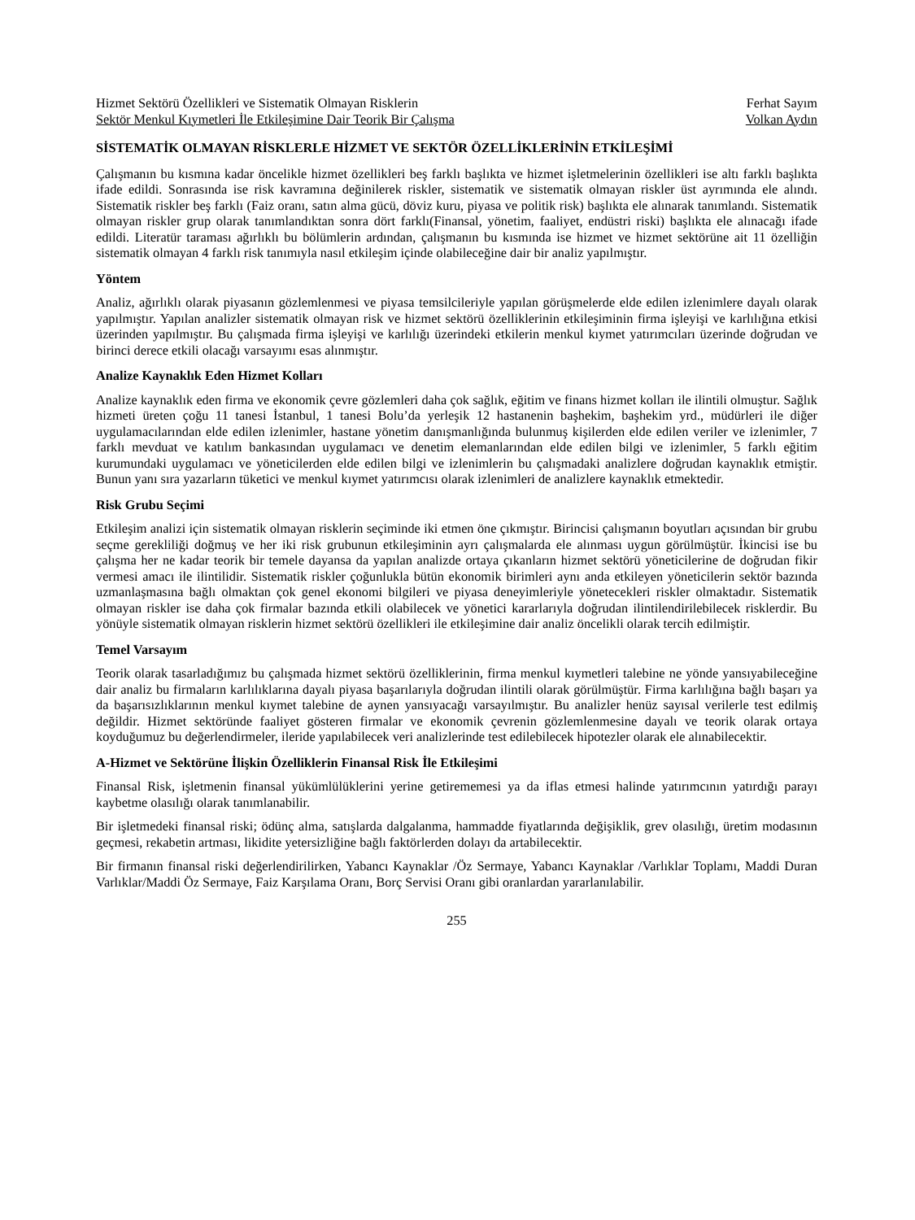Hizmet Sektörü Özellikleri ve Sistematik Olmayan Risklerin Ferhat Sayım
Sektör Menkul Kıymetleri İle Etkileşimine Dair Teorik Bir Çalışma Volkan Aydın
SİSTEMATİK OLMAYAN RİSKLERLE HİZMET VE SEKTÖR ÖZELLİKLERİNİN ETKİLEŞİMİ
Çalışmanın bu kısmına kadar öncelikle hizmet özellikleri beş farklı başlıkta ve hizmet işletmelerinin özellikleri ise altı farklı başlıkta ifade edildi. Sonrasında ise risk kavramına değinilerek riskler, sistematik ve sistematik olmayan riskler üst ayrımında ele alındı. Sistematik riskler beş farklı (Faiz oranı, satın alma gücü, döviz kuru, piyasa ve politik risk) başlıkta ele alınarak tanımlandı. Sistematik olmayan riskler grup olarak tanımlandıktan sonra dört farklı(Finansal, yönetim, faaliyet, endüstri riski) başlıkta ele alınacağı ifade edildi. Literatür taraması ağırlıklı bu bölümlerin ardından, çalışmanın bu kısmında ise hizmet ve hizmet sektörüne ait 11 özelliğin sistematik olmayan 4 farklı risk tanımıyla nasıl etkileşim içinde olabileceğine dair bir analiz yapılmıştır.
Yöntem
Analiz, ağırlıklı olarak piyasanın gözlemlenmesi ve piyasa temsilcileriyle yapılan görüşmelerde elde edilen izlenimlere dayalı olarak yapılmıştır. Yapılan analizler sistematik olmayan risk ve hizmet sektörü özelliklerinin etkileşiminin firma işleyişi ve karlılığına etkisi üzerinden yapılmıştır. Bu çalışmada firma işleyişi ve karlılığı üzerindeki etkilerin menkul kıymet yatırımcıları üzerinde doğrudan ve birinci derece etkili olacağı varsayımı esas alınmıştır.
Analize Kaynaklık Eden Hizmet Kolları
Analize kaynaklık eden firma ve ekonomik çevre gözlemleri daha çok sağlık, eğitim ve finans hizmet kolları ile ilintili olmuştur. Sağlık hizmeti üreten çoğu 11 tanesi İstanbul, 1 tanesi Bolu’da yerleşik 12 hastanenin başhekim, başhekim yrd., müdürleri ile diğer uygulamacılarından elde edilen izlenimler, hastane yönetim danışmanlığında bulunmuş kişilerden elde edilen veriler ve izlenimler, 7 farklı mevduat ve katılım bankasından uygulamacı ve denetim elemanlarından elde edilen bilgi ve izlenimler, 5 farklı eğitim kurumundaki uygulamacı ve yöneticilerden elde edilen bilgi ve izlenimlerin bu çalışmadaki analizlere doğrudan kaynaklık etmiştir. Bunun yanı sıra yazarların tüketici ve menkul kıymet yatırımcısı olarak izlenimleri de analizlere kaynaklık etmektedir.
Risk Grubu Seçimi
Etkileşim analizi için sistematik olmayan risklerin seçiminde iki etmen öne çıkmıştır. Birincisi çalışmanın boyutları açısından bir grubu seçme gerekliliği doğmuş ve her iki risk grubunun etkileşiminin ayrı çalışmalarda ele alınması uygun görülmüştür. İkincisi ise bu çalışma her ne kadar teorik bir temele dayansa da yapılan analizde ortaya çıkanların hizmet sektörü yöneticilerine de doğrudan fikir vermesi amacı ile ilintilidir. Sistematik riskler çoğunlukla bütün ekonomik birimleri aynı anda etkileyen yöneticilerin sektör bazında uzmanlaşmasına bağlı olmaktan çok genel ekonomi bilgileri ve piyasa deneyimleriyle yönetecekleri riskler olmaktadır. Sistematik olmayan riskler ise daha çok firmalar bazında etkili olabilecek ve yönetici kararlarıyla doğrudan ilintilendirilebilecek risklerdir. Bu yönüyle sistematik olmayan risklerin hizmet sektörü özellikleri ile etkileşimine dair analiz öncelikli olarak tercih edilmiştir.
Temel Varsayım
Teorik olarak tasarladığımız bu çalışmada hizmet sektörü özelliklerinin, firma menkul kıymetleri talebine ne yönde yansıyabileceğine dair analiz bu firmaların karlılıklarına dayalı piyasa başarılarıyla doğrudan ilintili olarak görülmüştür. Firma karlılığına bağlı başarı ya da başarısızlıklarının menkul kıymet talebine de aynen yansıyacağı varsayılmıştır. Bu analizler henüz sayısal verilerle test edilmiş değildir. Hizmet sektöründe faaliyet gösteren firmalar ve ekonomik çevrenin gözlemlenmesine dayalı ve teorik olarak ortaya koyduğumuz bu değerlendirmeler, ileride yapılabilecek veri analizlerinde test edilebilecek hipotezler olarak ele alınabilecektir.
A-Hizmet ve Sektörüne İlişkin Özelliklerin Finansal Risk İle Etkileşimi
Finansal Risk, işletmenin finansal yükümlülüklerini yerine getirememesi ya da iflas etmesi halinde yatırımcının yatırdığı parayı kaybetme olasılığı olarak tanımlanabilir.
Bir işletmedeki finansal riski; ödünç alma, satışlarda dalgalanma, hammadde fiyatlarında değişiklik, grev olasılığı, üretim modasının geçmesi, rekabetin artması, likidite yetersizliğine bağlı faktörlerden dolayı da artabilecektir.
Bir firmanın finansal riski değerlendirilirken, Yabancı Kaynaklar /Öz Sermaye, Yabancı Kaynaklar /Varlıklar Toplamı, Maddi Duran Varlıklar/Maddi Öz Sermaye, Faiz Karşılama Oranı, Borç Servisi Oranı gibi oranlardan yararlanılabilir.
255